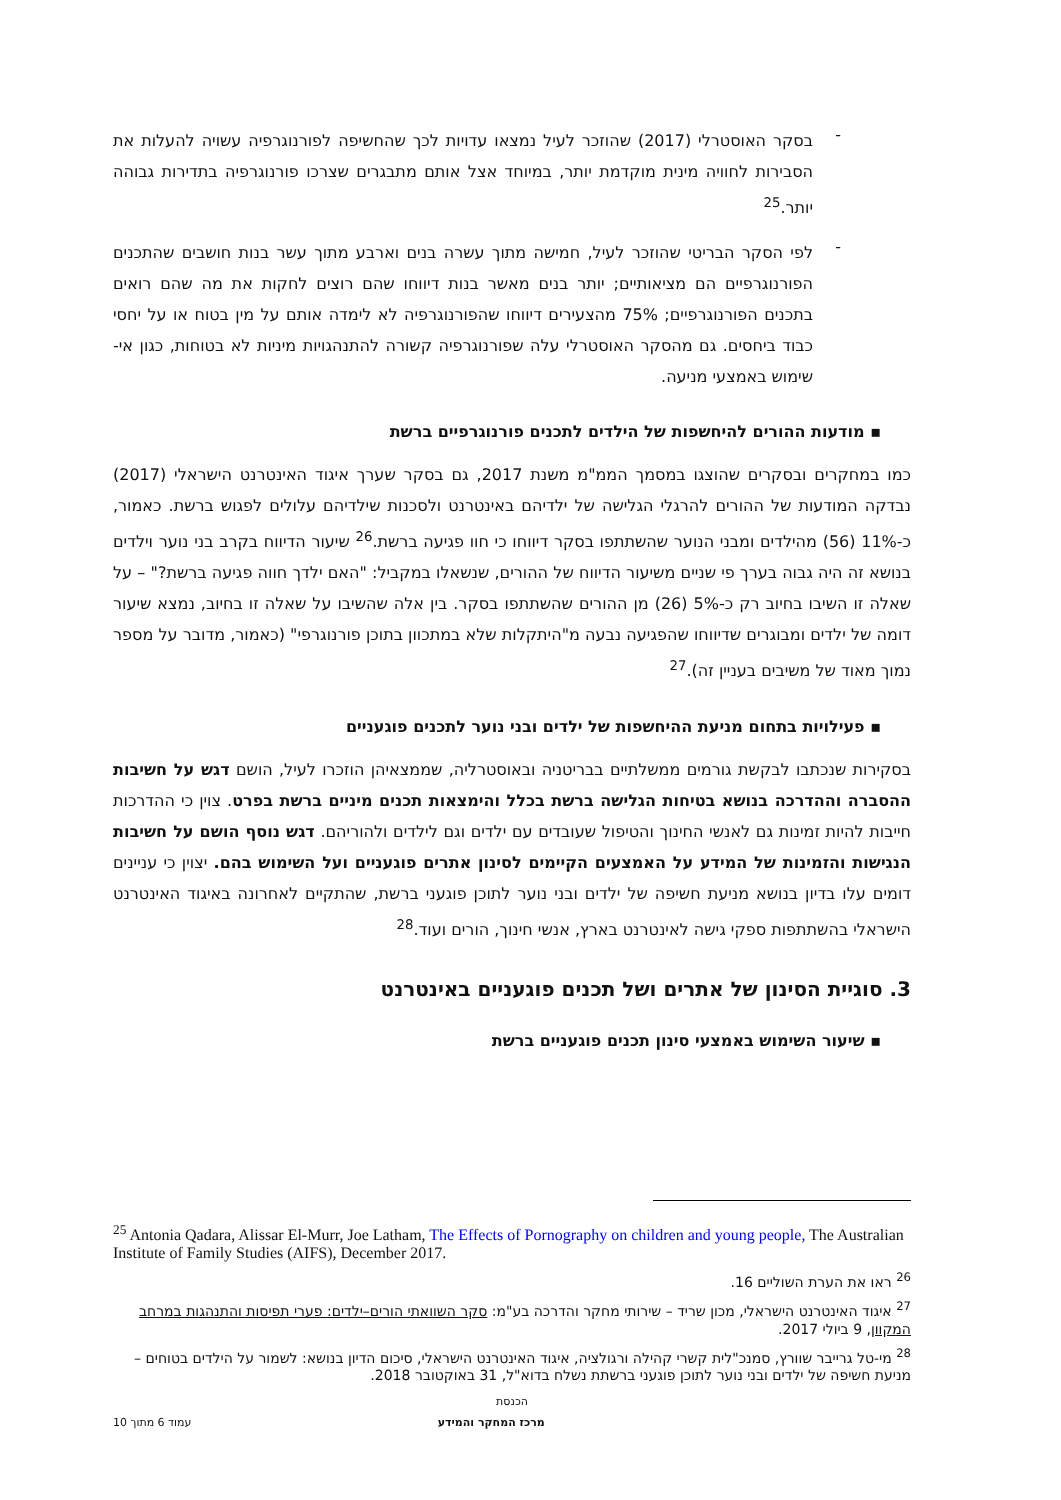-
בסקר האוסטרלי (2017) שהוזכר לעיל נמצאו עדויות לכך שהחשיפה לפורנוגרפיה עשויה להעלות את הסבירות לחוויה מינית מוקדמת יותר, במיוחד אצל אותם מתבגרים שצרכו פורנוגרפיה בתדירות גבוהה יותר.<sup>25</sup>
-
לפי הסקר הבריטי שהוזכר לעיל, חמישה מתוך עשרה בנים וארבע מתוך עשר בנות חושבים שהתכנים הפורנוגרפיים הם מציאותיים; יותר בנים מאשר בנות דיווחו שהם רוצים לחקות את מה שהם רואים בתכנים הפורנוגרפיים; 75% מהצעירים דיווחו שהפורנוגרפיה לא לימדה אותם על מין בטוח או על יחסי כבוד ביחסים. גם מהסקר האוסטרלי עלה שפורנוגרפיה קשורה להתנהגויות מיניות לא בטוחות, כגון אי-שימוש באמצעי מניעה.
▪ מודעות ההורים להיחשפות של הילדים לתכנים פורנוגרפיים ברשת
כמו במחקרים ובסקרים שהוצגו במסמך הממ"מ משנת 2017, גם בסקר שערך איגוד האינטרנט הישראלי (2017) נבדקה המודעות של ההורים להרגלי הגלישה של ילדיהם באינטרנט ולסכנות שילדיהם עלולים לפגוש ברשת. כאמור, כ-11% (56) מהילדים ומבני הנוער שהשתתפו בסקר דיווחו כי חוו פגיעה ברשת.<sup>26</sup> שיעור הדיווח בקרב בני נוער וילדים בנושא זה היה גבוה בערך פי שניים משיעור הדיווח של ההורים, שנשאלו במקביל: "האם ילדך חווה פגיעה ברשת?" – על שאלה זו השיבו בחיוב רק כ-5% (26) מן ההורים שהשתתפו בסקר. בין אלה שהשיבו על שאלה זו בחיוב, נמצא שיעור דומה של ילדים ומבוגרים שדיווחו שהפגיעה נבעה מ"היתקלות שלא במתכוון בתוכן פורנוגרפי" (כאמור, מדובר על מספר נמוך מאוד של משיבים בעניין זה).<sup>27</sup>
▪ פעילויות בתחום מניעת ההיחשפות של ילדים ובני נוער לתכנים פוגעניים
בסקירות שנכתבו לבקשת גורמים ממשלתיים בבריטניה ובאוסטרליה, שממצאיהן הוזכרו לעיל, הושם דגש על חשיבות ההסברה וההדרכה בנושא בטיחות הגלישה ברשת בכלל והימצאות תכנים מיניים ברשת בפרט. צוין כי ההדרכות חייבות להיות זמינות גם לאנשי החינוך והטיפול שעובדים עם ילדים וגם לילדים ולהוריהם. דגש נוסף הושם על חשיבות הנגישות והזמינות של המידע על האמצעים הקיימים לסינון אתרים פוגעניים ועל השימוש בהם. יצוין כי עניינים דומים עלו בדיון בנושא מניעת חשיפה של ילדים ובני נוער לתוכן פוגעני ברשת, שהתקיים לאחרונה באיגוד האינטרנט הישראלי בהשתתפות ספקי גישה לאינטרנט בארץ, אנשי חינוך, הורים ועוד.<sup>28</sup>
3. סוגיית הסינון של אתרים ושל תכנים פוגעניים באינטרנט
▪ שיעור השימוש באמצעי סינון תכנים פוגעניים ברשת
<sup>25</sup> Antonia Qadara, Alissar El-Murr, Joe Latham, The Effects of Pornography on children and young people, The Australian Institute of Family Studies (AIFS), December 2017.
<sup>26</sup> ראו את הערת השוליים 16.
<sup>27</sup> איגוד האינטרנט הישראלי, מכון שריד – שירותי מחקר והדרכה בע"מ: סקר השוואתי הורים–ילדים: פערי תפיסות והתנהגות במרחב המקוון, 9 ביולי 2017.
<sup>28</sup> מי-טל גרייבר שוורץ, סמנכ"לית קשרי קהילה ורגולציה, איגוד האינטרנט הישראלי, סיכום הדיון בנושא: לשמור על הילדים בטוחים – מניעת חשיפה של ילדים ובני נוער לתוכן פוגעני ברשתת נשלח בדוא"ל, 31 באוקטובר 2018.
הכנסת
מרכז המחקר והמידע עמוד 6 מתוך 10